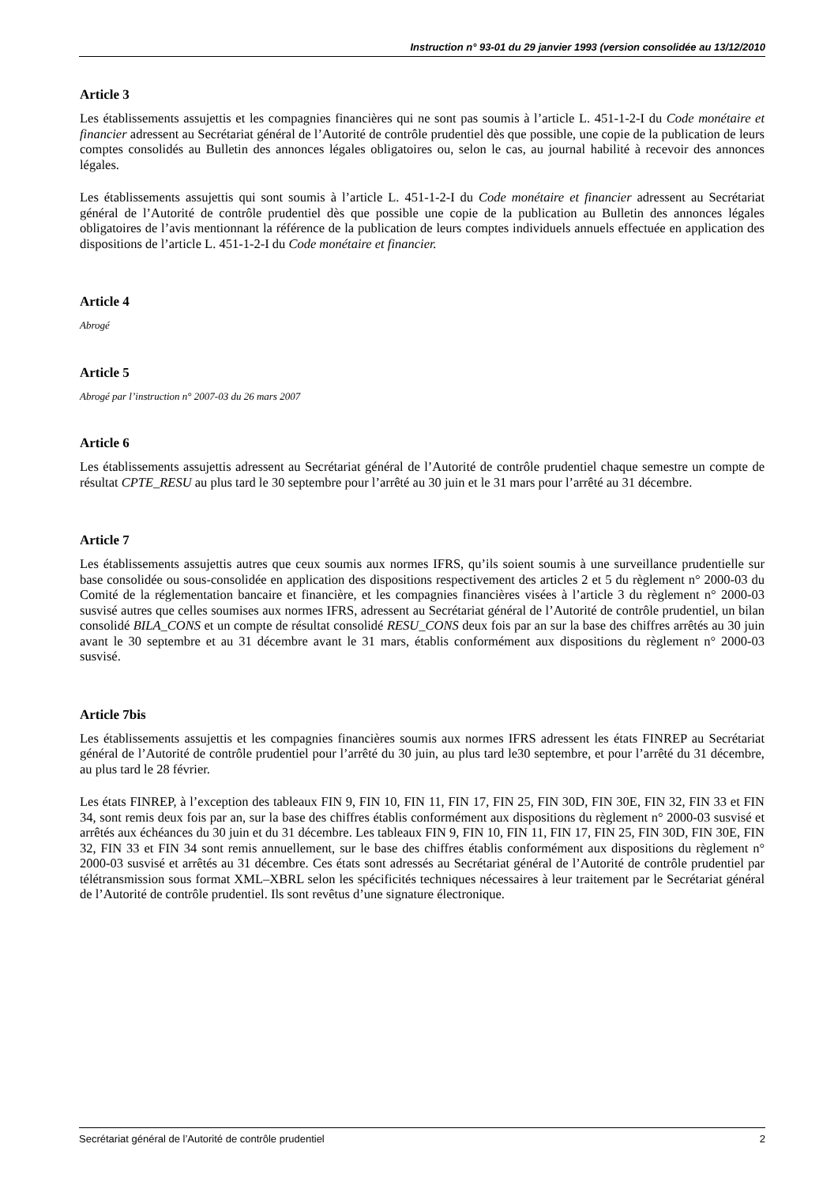Instruction n° 93-01 du 29 janvier 1993 (version consolidée au 13/12/2010
Article 3
Les établissements assujettis et les compagnies financières qui ne sont pas soumis à l’article L. 451-1-2-I du Code monétaire et financier adressent au Secrétariat général de l’Autorité de contrôle prudentiel dès que possible, une copie de la publication de leurs comptes consolidés au Bulletin des annonces légales obligatoires ou, selon le cas, au journal habilité à recevoir des annonces légales.
Les établissements assujettis qui sont soumis à l’article L. 451-1-2-I du Code monétaire et financier adressent au Secrétariat général de l’Autorité de contrôle prudentiel dès que possible une copie de la publication au Bulletin des annonces légales obligatoires de l’avis mentionnant la référence de la publication de leurs comptes individuels annuels effectuée en application des dispositions de l’article L. 451-1-2-I du Code monétaire et financier.
Article 4
Abrogé
Article 5
Abrogé par l’instruction n° 2007-03 du 26 mars 2007
Article 6
Les établissements assujettis adressent au Secrétariat général de l’Autorité de contrôle prudentiel chaque semestre un compte de résultat CPTE_RESU au plus tard le 30 septembre pour l’arrêté au 30 juin et le 31 mars pour l’arrêté au 31 décembre.
Article 7
Les établissements assujettis autres que ceux soumis aux normes IFRS, qu’ils soient soumis à une surveillance prudentielle sur base consolidée ou sous-consolidée en application des dispositions respectivement des articles 2 et 5 du règlement n° 2000-03 du Comité de la réglementation bancaire et financière, et les compagnies financières visées à l’article 3 du règlement n° 2000-03 susvisé autres que celles soumises aux normes IFRS, adressent au Secrétariat général de l’Autorité de contrôle prudentiel, un bilan consolidé BILA_CONS et un compte de résultat consolidé RESU_CONS deux fois par an sur la base des chiffres arrêtés au 30 juin avant le 30 septembre et au 31 décembre avant le 31 mars, établis conformément aux dispositions du règlement n° 2000-03 susvisé.
Article 7bis
Les établissements assujettis et les compagnies financières soumis aux normes IFRS adressent les états FINREP au Secrétariat général de l’Autorité de contrôle prudentiel pour l’arrêté du 30 juin, au plus tard le30 septembre, et pour l’arrêté du 31 décembre, au plus tard le 28 février.
Les états FINREP, à l’exception des tableaux FIN 9, FIN 10, FIN 11, FIN 17, FIN 25, FIN 30D, FIN 30E, FIN 32, FIN 33 et FIN 34, sont remis deux fois par an, sur la base des chiffres établis conformément aux dispositions du règlement n° 2000-03 susvisé et arrêtés aux échéances du 30 juin et du 31 décembre. Les tableaux FIN 9, FIN 10, FIN 11, FIN 17, FIN 25, FIN 30D, FIN 30E, FIN 32, FIN 33 et FIN 34 sont remis annuellement, sur le base des chiffres établis conformément aux dispositions du règlement n° 2000-03 susvisé et arrêtés au 31 décembre. Ces états sont adressés au Secrétariat général de l’Autorité de contrôle prudentiel par télétransmission sous format XML–XBRL selon les spécificités techniques nécessaires à leur traitement par le Secrétariat général de l’Autorité de contrôle prudentiel. Ils sont revêtus d’une signature électronique.
Secrétariat général de l’Autorité de contrôle prudentiel 2